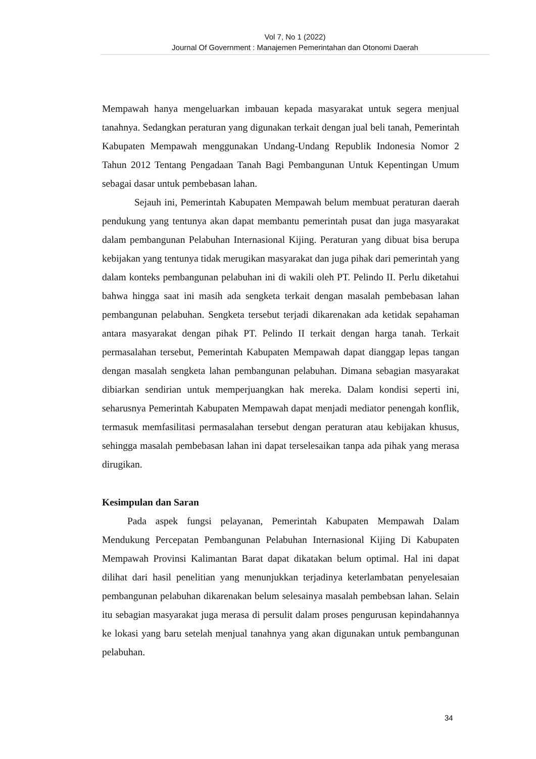Vol 7, No 1 (2022)
Journal Of Government : Manajemen Pemerintahan dan Otonomi Daerah
Mempawah hanya mengeluarkan imbauan kepada masyarakat untuk segera menjual tanahnya. Sedangkan peraturan yang digunakan terkait dengan jual beli tanah, Pemerintah Kabupaten Mempawah menggunakan Undang-Undang Republik Indonesia Nomor 2 Tahun 2012 Tentang Pengadaan Tanah Bagi Pembangunan Untuk Kepentingan Umum sebagai dasar untuk pembebasan lahan.
Sejauh ini, Pemerintah Kabupaten Mempawah belum membuat peraturan daerah pendukung yang tentunya akan dapat membantu pemerintah pusat dan juga masyarakat dalam pembangunan Pelabuhan Internasional Kijing. Peraturan yang dibuat bisa berupa kebijakan yang tentunya tidak merugikan masyarakat dan juga pihak dari pemerintah yang dalam konteks pembangunan pelabuhan ini di wakili oleh PT. Pelindo II. Perlu diketahui bahwa hingga saat ini masih ada sengketa terkait dengan masalah pembebasan lahan pembangunan pelabuhan. Sengketa tersebut terjadi dikarenakan ada ketidak sepahaman antara masyarakat dengan pihak PT. Pelindo II terkait dengan harga tanah. Terkait permasalahan tersebut, Pemerintah Kabupaten Mempawah dapat dianggap lepas tangan dengan masalah sengketa lahan pembangunan pelabuhan. Dimana sebagian masyarakat dibiarkan sendirian untuk memperjuangkan hak mereka. Dalam kondisi seperti ini, seharusnya Pemerintah Kabupaten Mempawah dapat menjadi mediator penengah konflik, termasuk memfasilitasi permasalahan tersebut dengan peraturan atau kebijakan khusus, sehingga masalah pembebasan lahan ini dapat terselesaikan tanpa ada pihak yang merasa dirugikan.
Kesimpulan dan Saran
Pada aspek fungsi pelayanan, Pemerintah Kabupaten Mempawah Dalam Mendukung Percepatan Pembangunan Pelabuhan Internasional Kijing Di Kabupaten Mempawah Provinsi Kalimantan Barat dapat dikatakan belum optimal. Hal ini dapat dilihat dari hasil penelitian yang menunjukkan terjadinya keterlambatan penyelesaian pembangunan pelabuhan dikarenakan belum selesainya masalah pembebsan lahan. Selain itu sebagian masyarakat juga merasa di persulit dalam proses pengurusan kepindahannya ke lokasi yang baru setelah menjual tanahnya yang akan digunakan untuk pembangunan pelabuhan.
34